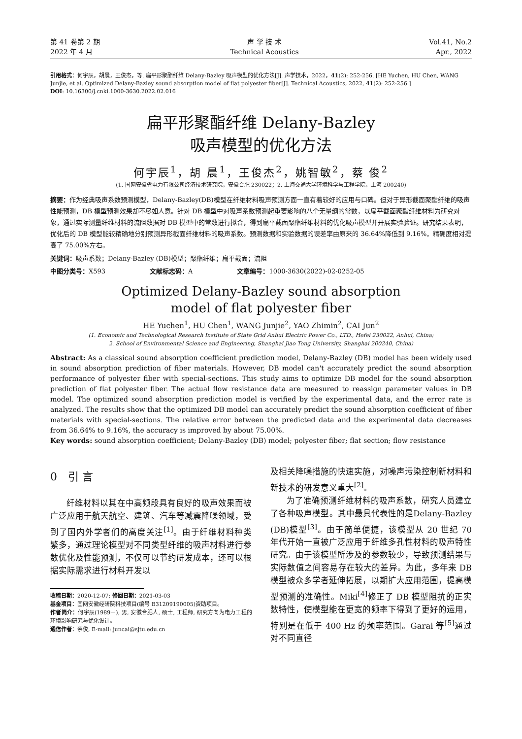第 41 卷第 2 期
2022 年 4 月
声 学 技 术
Technical Acoustics
Vol.41, No.2
Apr., 2022
引用格式：何宇辰，胡晨，王俊杰，等. 扁平形聚酯纤维 Delany-Bazley 吸声模型的优化方法[J]. 声学技术，2022，41(2): 252-256. [HE Yuchen, HU Chen, WANG Junjie, et al. Optimized Delany-Bazley sound absorption model of flat polyester fiber[J]. Technical Acoustics, 2022, 41(2): 252-256.]
DOI: 10.16300/j.cnki.1000-3630.2022.02.016
扁平形聚酯纤维 Delany-Bazley
吸声模型的优化方法
何宇辰<sup>1</sup>，胡 晨<sup>1</sup>，王俊杰<sup>2</sup>，姚智敏<sup>2</sup>，蔡 俊<sup>2</sup>
(1. 国网安徽省电力有限公司经济技术研究院，安徽合肥 230022；2. 上海交通大学环境科学与工程学院，上海 200240)
摘要：作为经典吸声系数预测模型，Delany-Bazley(DB)模型在纤维材料吸声预测方面一直有着较好的应用与口碑。但对于异形截面聚酯纤维的吸声性能预测，DB 模型预测效果却不尽如人意。针对 DB 模型中对吸声系数预测起重要影响的八个无量纲的常数，以扁平截面聚酯纤维材料为研究对象，通过实际测量纤维材料的流阻数据对 DB 模型中的常数进行拟合，得到扁平截面聚酯纤维材料的优化吸声模型并开展实验验证。研究结果表明，优化后的 DB 模型能较精确地分别预测异形截面纤维材料的吸声系数。预测数据和实验数据的误差率由原来的 36.64%降低到 9.16%，精确度相对提高了 75.00%左右。
关键词：吸声系数；Delany-Bazley (DB)模型；聚酯纤维；扁平截面；流阻
中图分类号：X593 文献标志码：A 文章编号：1000-3630(2022)-02-0252-05
Optimized Delany-Bazley sound absorption
model of flat polyester fiber
HE Yuchen<sup>1</sup>, HU Chen<sup>1</sup>, WANG Junjie<sup>2</sup>, YAO Zhimin<sup>2</sup>, CAI Jun<sup>2</sup>
(1. Economic and Technological Research Institute of State Grid Anhui Electric Power Co., LTD., Hefei 230022, Anhui, China;
2. School of Environmental Science and Engineering, Shanghai Jiao Tong University, Shanghai 200240, China)
Abstract: As a classical sound absorption coefficient prediction model, Delany-Bazley (DB) model has been widely used in sound absorption prediction of fiber materials. However, DB model can't accurately predict the sound absorption performance of polyester fiber with special-sections. This study aims to optimize DB model for the sound absorption prediction of flat polyester fiber. The actual flow resistance data are measured to reassign parameter values in DB model. The optimized sound absorption prediction model is verified by the experimental data, and the error rate is analyzed. The results show that the optimized DB model can accurately predict the sound absorption coefficient of fiber materials with special-sections. The relative error between the predicted data and the experimental data decreases from 36.64% to 9.16%, the accuracy is improved by about 75.00%.
Key words: sound absorption coefficient; Delany-Bazley (DB) model; polyester fiber; flat section; flow resistance
0　引 言
纤维材料以其在中高频段具有良好的吸声效果而被广泛应用于航天航空、建筑、汽车等减震降噪领域，受到了国内外学者们的高度关注<sup>[1]</sup>。由于纤维材料种类繁多，通过理论模型对不同类型纤维的吸声材料进行参数优化及性能预测，不仅可以节约研发成本，还可以根据实际需求进行材料开发以
收稿日期：2020-12-07; 修回日期：2021-03-03
基金项目：国网安徽经研院科技项目(编号 B31209190005)资助项目。
作者简介：何宇辰(1989－), 男, 安徽合肥人, 硕士, 工程师, 研究方向为电力工程的环境影响研究与优化设计。
通信作者：蔡俊, E-mail: juncai@sjtu.edu.cn
及相关降噪措施的快速实施，对噪声污染控制新材料和新技术的研发意义重大<sup>[2]</sup>。
为了准确预测纤维材料的吸声系数，研究人员建立了各种吸声模型。其中最具代表性的是Delany-Bazley (DB)模型<sup>[3]</sup>。由于简单便捷，该模型从 20 世纪 70 年代开始一直被广泛应用于纤维多孔性材料的吸声特性研究。由于该模型所涉及的参数较少，导致预测结果与实际数值之间容易存在较大的差异。为此，多年来 DB 模型被众多学者延伸拓展，以期扩大应用范围，提高模型预测的准确性。Miki<sup>[4]</sup>修正了 DB 模型阻抗的正实数特性，使模型能在更宽的频率下得到了更好的运用，特别是在低于 400 Hz 的频率范围。Garai 等<sup>[5]</sup>通过对不同直径